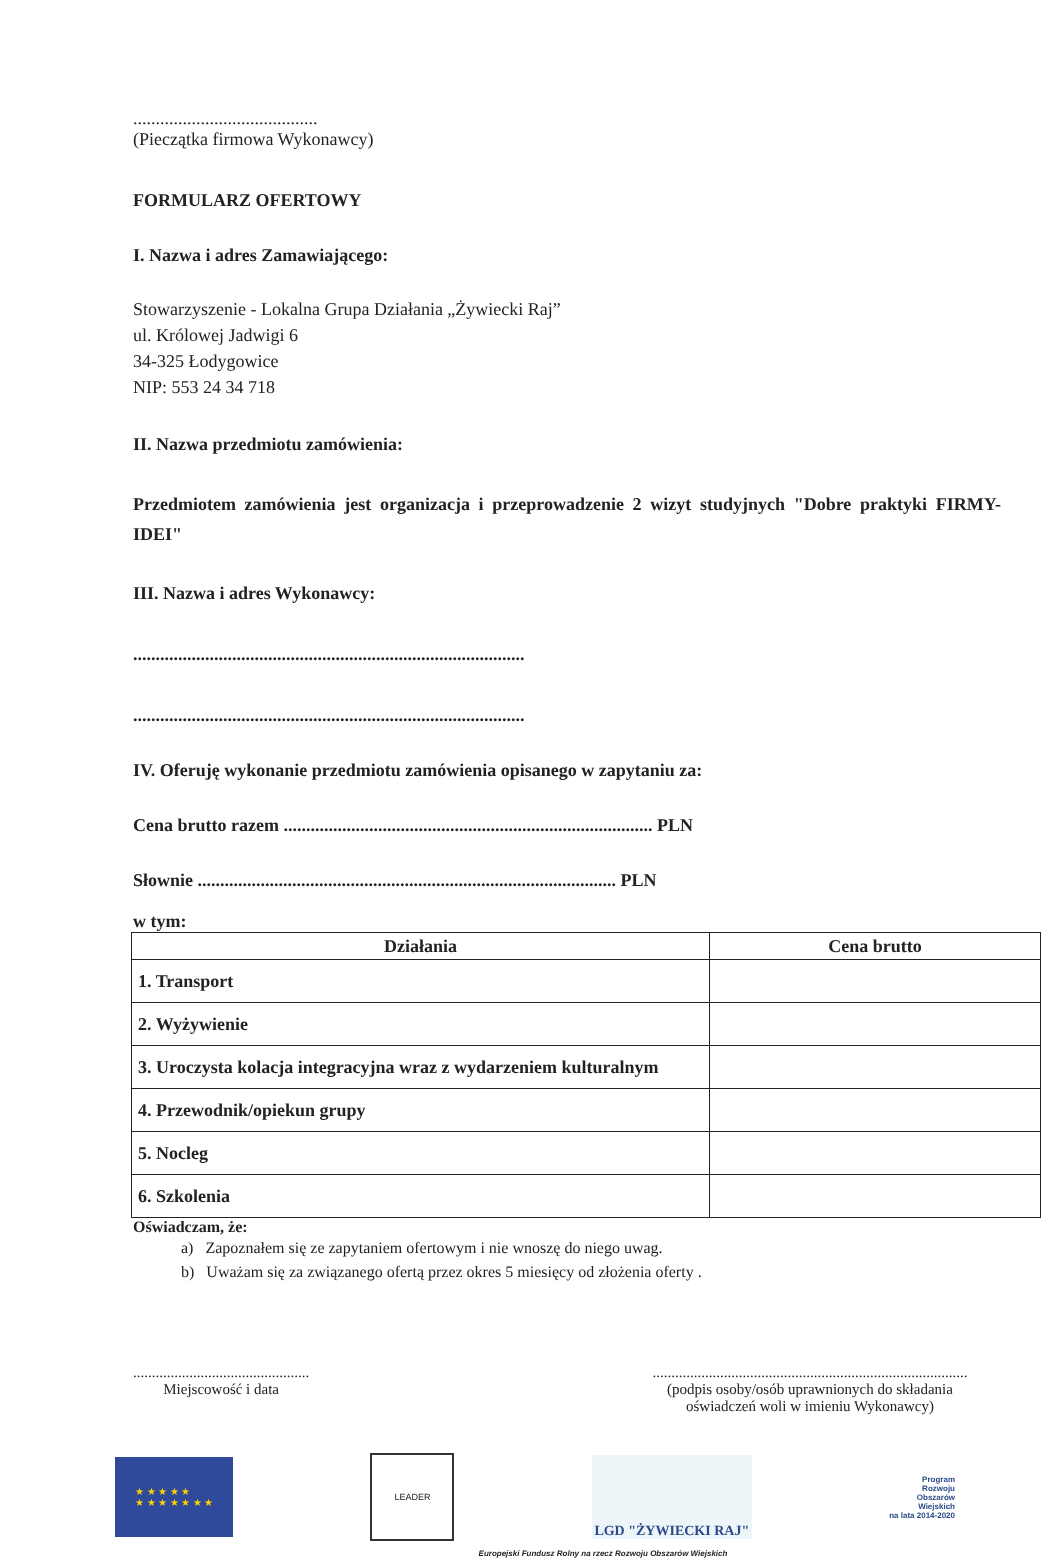.........................................
(Pieczątka firmowa Wykonawcy)
FORMULARZ OFERTOWY
I. Nazwa i adres Zamawiającego:
Stowarzyszenie - Lokalna Grupa Działania „Żywiecki Raj”
ul. Królowej Jadwigi 6
34-325 Łodygowice
NIP: 553 24 34 718
II. Nazwa przedmiotu zamówienia:
Przedmiotem zamówienia jest organizacja i przeprowadzenie 2 wizyt studyjnych "Dobre praktyki FIRMY-IDEI"
III. Nazwa i adres Wykonawcy:
.......................................................................................
.......................................................................................
IV. Oferuję wykonanie przedmiotu zamówienia opisanego w zapytaniu za:
Cena brutto razem .................................................................................. PLN
Słownie ............................................................................................. PLN
w tym:
| Działania | Cena brutto |
| --- | --- |
| 1. Transport | |
| 2. Wyżywienie | |
| 3. Uroczysta kolacja integracyjna wraz z wydarzeniem kulturalnym | |
| 4. Przewodnik/opiekun grupy | |
| 5. Nocleg | |
| 6. Szkolenia | |
Oświadczam, że:
a) Zapoznałem się ze zapytaniem ofertowym i nie wnoszę do niego uwag.
b) Uważam się za związanego ofertą przez okres 5 miesięcy od złożenia oferty .
...............................................
Miejscowość i data
....................................................................................
(podpis osoby/osób uprawnionych do składania
oświadczeń woli w imieniu Wykonawcy)
★ ★ ★ ★ ★
★ ★ ★ ★ ★ ★ ★
LEADER
LGD "ŻYWIECKI RAJ"
Program
Rozwoju
Obszarów
Wiejskich
na lata 2014-2020
Europejski Fundusz Rolny na rzecz Rozwoju Obszarów Wiejskich